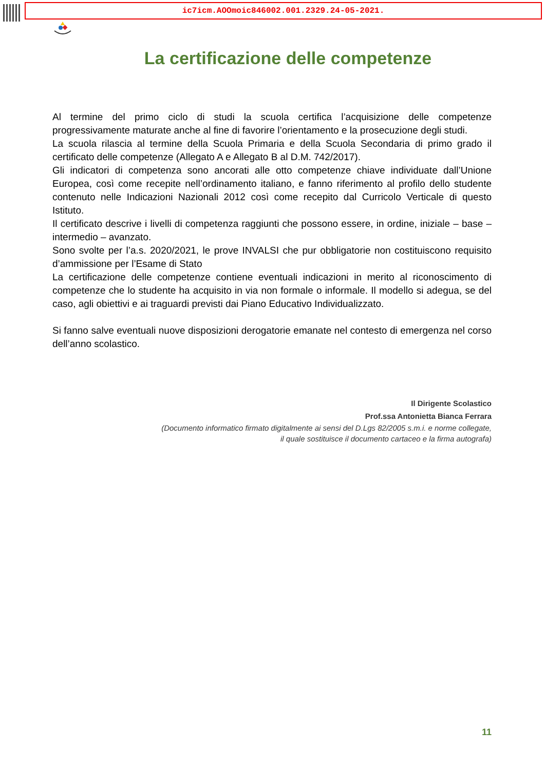ic7icm.AOOmoic846002.001.2329.24-05-2021.
La certificazione delle competenze
Al termine del primo ciclo di studi la scuola certifica l’acquisizione delle competenze progressivamente maturate anche al fine di favorire l’orientamento e la prosecuzione degli studi.
La scuola rilascia al termine della Scuola Primaria e della Scuola Secondaria di primo grado il certificato delle competenze (Allegato A e Allegato B al D.M. 742/2017).
Gli indicatori di competenza sono ancorati alle otto competenze chiave individuate dall’Unione Europea, così come recepite nell’ordinamento italiano, e fanno riferimento al profilo dello studente contenuto nelle Indicazioni Nazionali 2012 così come recepito dal Curricolo Verticale di questo Istituto.
Il certificato descrive i livelli di competenza raggiunti che possono essere, in ordine, iniziale – base – intermedio – avanzato.
Sono svolte per l’a.s. 2020/2021, le prove INVALSI che pur obbligatorie non costituiscono requisito d’ammissione per l’Esame di Stato
La certificazione delle competenze contiene eventuali indicazioni in merito al riconoscimento di competenze che lo studente ha acquisito in via non formale o informale. Il modello si adegua, se del caso, agli obiettivi e ai traguardi previsti dai Piano Educativo Individualizzato.
Si fanno salve eventuali nuove disposizioni derogatorie emanate nel contesto di emergenza nel corso dell’anno scolastico.
Il Dirigente Scolastico
Prof.ssa Antonietta Bianca Ferrara
(Documento informatico firmato digitalmente ai sensi del D.Lgs 82/2005 s.m.i. e norme collegate,
il quale sostituisce il documento cartaceo e la firma autografa)
11